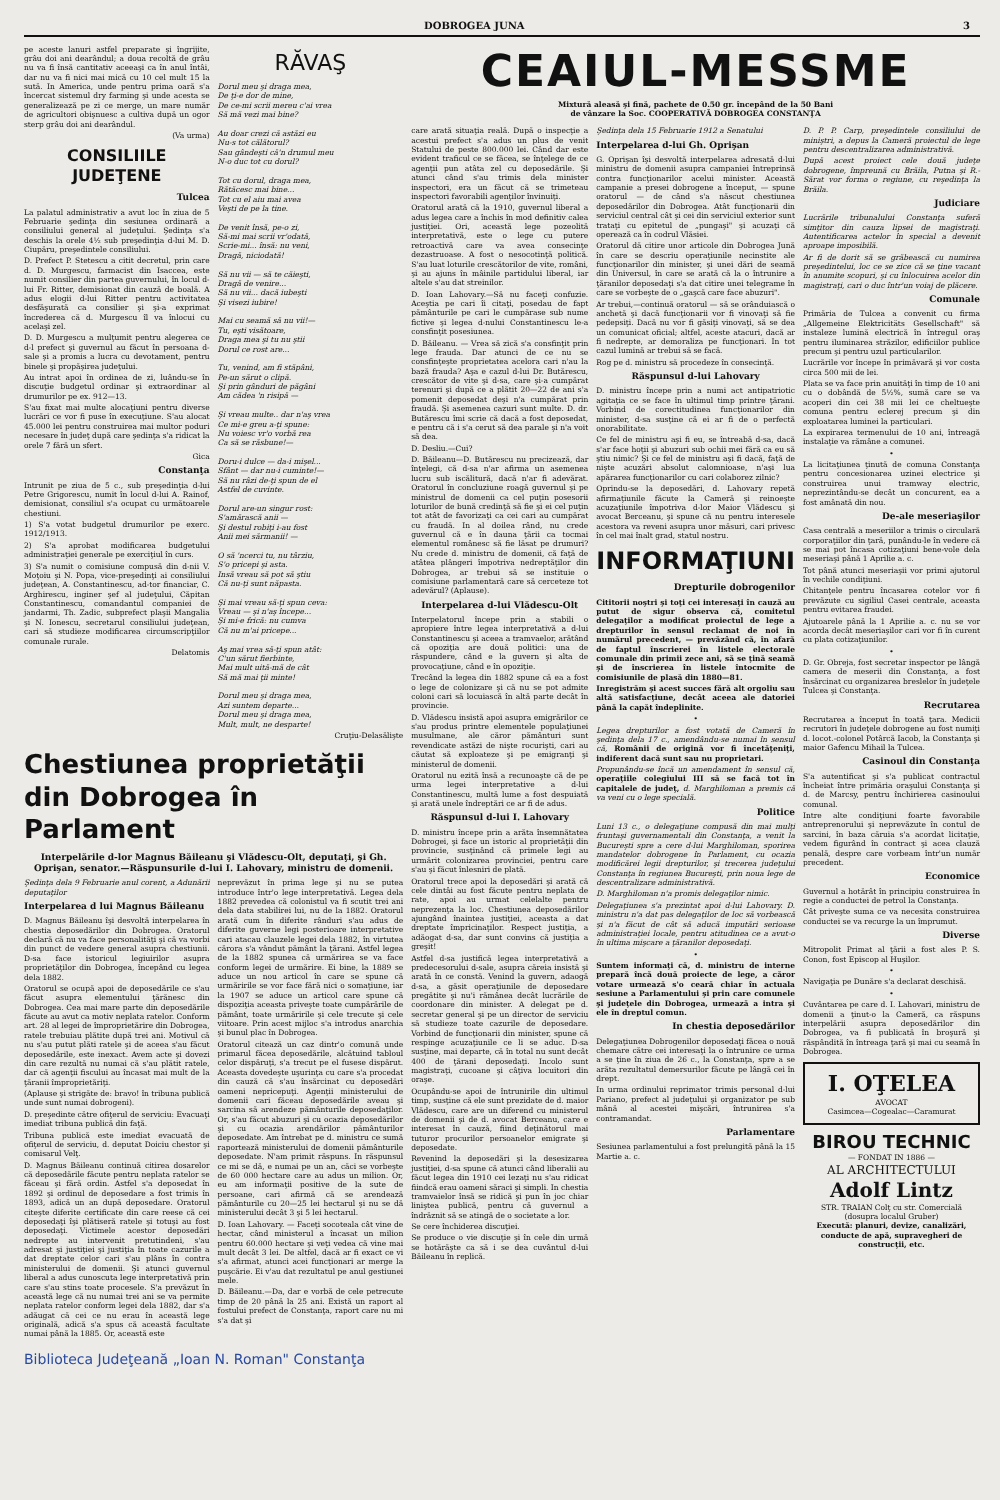DOBROGEA JUNA 3
pe aceste lanuri astfel preparate şi îngrijite, grâu doi ani dearândul; a doua recoltă de grâu nu va fi însă cantitativ aceeaşi ca în anul întâi, dar nu va fi nici mai mică cu 10 cel mult 15 la sută. In America, unde pentru prima oară s'a încercat sistemul dry farming şi unde acesta se generalizează pe zi ce merge, un mare număr de agricultori obişnuesc a cultiva după un ogor sterp grâu doi ani dearândul.
(Va urma)
CONSILIILE JUDEŢENE
Tulcea
La palatul administrativ a avut loc în ziua de 5 Februarie şedinţa din sesiunea ordinară a consiliului general al judeţului. Şedinţa s'a deschis la orele 4½ sub preşedinţia d-lui M. D. Ciupăru, preşedintele consiliului.
D. Prefect P. Stetescu a citit decretul, prin care d. D. Murgescu, farmacist din Isaccea, este numit consilier din partea guvernului, în locul d-lui Fr. Ritter, demisionat din cauză de boală. A adus elogii d-lui Ritter pentru activitatea desfăşurată ca consilier şi şi-a exprimat încrederea că d. Murgescu îl va înlocui cu acelaşi zel.
D. D. Murgescu a mulţumit pentru alegerea ce d-l prefect şi guvernul au făcut în persoana d-sale şi a promis a lucra cu devotament, pentru binele şi propăşirea judeţului.
Au intrat apoi în ordinea de zi, luându-se în discuţie budgetul ordinar şi extraordinar al drumurilor pe ex. 912—13.
S'au fixat mai multe alocaţiuni pentru diverse lucrări ce vor fi puse în execuţiune. S'au alocat 45.000 lei pentru construirea mai multor poduri necesare în judeţ după care şedinţa s'a ridicat la orele 7 fără un sfert.
Gica
Constanţa
Intrunit pe ziua de 5 c., sub preşedinţia d-lui Petre Grigorescu, numit în locul d-lui A. Rainof, demisionat, consiliul s'a ocupat cu următoarele chestiuni.
1) S'a votat budgetul drumurilor pe exerc. 1912/1913.
2) S'a aprobat modificarea budgetului administraţiei generale pe exerciţiul în curs.
3) S'a numit o comisiune compusă din d-nii V. Moţoiu şi N. Popa, vice-preşedinţi ai consiliului judeţean, A. Constantinescu, ad-tor financiar, C. Arghirescu, inginer şef al judeţului, Căpitan Constantinescu, comandantul companiei de jandarmi, Th. Zadic, subprefect plaşii Mangalia şi N. Ionescu, secretarul consiliului judeţean, cari să studieze modificarea circumscripţiilor comunale rurale.
Delatomis
RĂVAŞ
Dorul meu şi draga mea,
De ţi-e dor de mine,
De ce-mi scrii mereu c'ai vrea
Să mă vezi mai bine?
Au doar crezi că astăzi eu
Nu-s tot călătorul?
Sau gândeşti că'n drumul meu
N-o duc tot cu dorul?
Tot cu dorul, draga mea,
Rătăcesc mai bine...
Tot cu el aiu mai avea
Veşti de pe la tine.
De venit însă, pe-o zi,
Să-mi mai scrii vr'odată,
Scrie-mi... însă: nu veni,
Dragă, niciodată!
Să nu vii — să te căieşti,
Dragă de venire...
Să nu vii... dacă iubeşti
Şi visezi iubire!
Mai cu seamă să nu vii!—
Tu, eşti visătoare,
Draga mea şi tu nu ştii
Dorul ce rost are...
Tu, venind, am fi stăpâni,
Pe-un sărut o clipă.
Şi prin gânduri de păgâni
Am cădea 'n risipă —
Şi vreau multe.. dar n'aş vrea
Ce mi-e greu a-ţi spune:
Nu voiesc vr'o vorbă rea
Ca să se răsbune!—
Doru-i dulce — da-i mişel...
Sfânt — dar nu-i cuminte!—
Să nu râzi de-ţi spun de el
Astfel de cuvinte.
Dorul are-un singur rost:
S'amărască anii —
Şi destul robiţi i-au fost
Anii mei sărmanii! —
O să 'ncerci tu, nu târziu,
S'o pricepi şi asta.
Insă vreau să pot să ştiu
Că nu-ţi sunt năpasta.
Şi mai vreau să-ţi spun ceva:
Vreau — şi n'aş începe...
Şi mi-e frică: nu cumva
Că nu m'ai pricepe...
Aş mai vrea să-ţi spun atât:
C'un sărut fierbinte,
Mai mult uită-mă de cât
Să mă mai ţii minte!
Dorul meu şi draga mea,
Azi suntem departe...
Dorul meu şi draga mea,
Mult, mult, ne desparte!
Cruţiu-Delasălişte
Chestiunea proprietăţii din Dobrogea în Parlament
Interpelările d-lor Magnus Băileanu şi Vlădescu-Olt, deputaţi, şi Gh. Oprişan, senator.—Răspunsurile d-lui I. Lahovary, ministru de domenii.
Şedinţa dela 9 Februarie anul corent, a Adunării deputaţilor
Interpelarea d lui Magnus Băileanu
D. Magnus Băileanu îşi desvoltă interpelarea în chestia deposedărilor din Dobrogea. Oratorul declară că nu va face personalităţi şi că va vorbi din punct de vedere general asupra chestiunii. D-sa face istoricul legiuirilor asupra proprietăţilor din Dobrogea, începând cu legea dela 1882.
Oratorul se ocupă apoi de deposedările ce s'au făcut asupra elementului ţărănesc din Dobrogea. Cea mai mare parte din deposedările făcute au avut ca motiv neplata ratelor. Conform art. 28 al legei de împroprietărire din Dobrogea, ratele trebuiau plătite după trei ani. Motivul că nu s'au putut plăti ratele şi de aceea s'au făcut deposedările, este inexact. Avem acte şi dovezi din care rezultă nu numai că s'au plătit ratele, dar că agenţii fiscului au încasat mai mult de la ţăranii împroprietăriţi.
(Aplause şi strigăte de: bravo! în tribuna publică unde sunt numai dobrogeni).
D. preşedinte către ofiţerul de serviciu: Evacuaţi imediat tribuna publică din faţă.
Tribuna publică este imediat evacuată de ofiţerul de serviciu, d. deputat Doiciu chestor şi comisarul Velţ.
D. Magnus Băileanu continuă citirea dosarelor că deposedările făcute pentru neplata ratelor se făceau şi fără ordin. Astfel s'a deposedat în 1892 şi ordinul de deposedare a fost trimis în 1893, adică un an după deposedare. Oratorul citeşte diferite certificate din care reese că cei deposedaţi îşi plătiseră ratele şi totuşi au fost deposedaţi. Victimele acestor deposedări nedrepte au intervenit pretutindeni, s'au adresat şi justiţiei şi justiţia în toate cazurile a dat dreptate celor cari s'au plâns în contra ministerului de domenii. Şi atunci guvernul liberal a adus cunoscuta lege interpretativă prin care s'au stins toate procesele. S'a prevăzut în această lege că nu numai trei ani se va permite neplata ratelor conform legei dela 1882, dar s'a adăugat că cei ce nu erau în această lege originală, adică s'a spus că această facultate numai până la 1885. Or, această este
neprevăzut în prima lege şi nu se putea introduce într'o lege interpretativă. Legea dela 1882 prevedea că colonistul va fi scutit trei ani dela data stabilirei lui, nu de la 1882. Oratorul arată cum în diferite rânduri s'au adus de diferite guverne legi posterioare interpretative cari atacau clauzele legei dela 1882, în virtutea cărora s'a vândut pământ la ţărani. Astfel legea de la 1882 spunea că urmărirea se va face conform legei de urmărire. Ei bine, la 1889 se aduce un nou articol în care se spune că urmăririle se vor face fără nici o somaţiune, iar la 1907 se aduce un articol care spune că dispoziţia aceasta priveşte toate cumpărările de pământ, toate urmăririle şi cele trecute şi cele viitoare. Prin acest mijloc s'a introdus anarchia şi bunul plac în Dobrogea.
Oratorul citează un caz dintr'o comună unde primarul făcea deposedările, alcătuind tabloul celor dispăruţi, s'a trecut pe el fusese dispărut. Aceasta dovedeşte uşurinţa cu care s'a procedat din cauză că s'au însărcinat cu deposedări oameni nepricepuţi. Agenţii ministerului de domenii cari făceau deposedările aveau şi sarcina să arendeze pământurile deposedaţilor. Or, s'au făcut abuzuri şi cu ocazia deposedărilor şi cu ocazia arendărilor pământurilor deposedate. Am întrebat pe d. ministru ce sumă raportează ministerului de domenii pământurile deposedate. N'am primit răspuns. In răspunsul ce mi se dă, e numai pe un an, căci se vorbeşte de 60 000 hectare care au adus un milion. Or, eu am informaţii positive de la sute de persoane, cari afirmă că se arendează pământurile cu 20—25 lei hectarul şi nu se dă ministerului decât 3 şi 5 lei hectarul.
D. Ioan Lahovary. — Faceţi socoteala cât vine de hectar, când ministerul a încasat un milion pentru 60.000 hectare şi veţi vedea că vine mai mult decât 3 lei. De altfel, dacă ar fi exact ce vi s'a afirmat, atunci acei funcţionari ar merge la puşcărie. Ei v'au dat rezultatul pe anul gestiunei mele.
D. Băileanu.—Da, dar e vorbă de cele petrecute timp de 20 până la 25 ani. Există un raport al fostului prefect de Constanţa, raport care nu mi s'a dat şi
CEAIUL-MESSME
Mixtură aleasă şi fină, pachete de 0.50 gr. începând de la 50 Bani
de vânzare la Soc. COOPERATIVĂ DOBROGEA CONSTANŢA
care arată situaţia reală. După o inspecţie a acestui prefect s'a adus un plus de venit Statului de peste 800.000 lei. Când dar este evident traficul ce se făcea, se înţelege de ce agenţii pun atâta zel cu deposedările. Şi atunci când s'au trimis dela minister inspectori, era un făcut că se trimeteau inspectori favorabili agenţilor învinuiţi.
Oratorul arată că la 1910, guvernul liberal a adus legea care a închis în mod definitiv calea justiţiei. Ori, această lege pozeolită interpretativă, este o lege cu putere retroactivă care va avea consecinţe dezastruoase. A fost o nesocotinţă politică. S'au luat loturile crescătorilor de vite, români, şi au ajuns în mâinile partidului liberal, iar altele s'au dat streinilor.
D. Ioan Lahovary.—Să nu faceţi confuzie. Aceştia pe cari îi citaţi, posedau de fapt pământurile pe cari le cumpărase sub nume fictive şi legea d-nului Constantinescu le-a consfinţit posesiunea.
D. Băileanu. — Vrea să zică s'a consfinţit prin lege frauda. Dar atunci de ce nu se consfinţeşte proprietatea acelora cari n'au la bază frauda? Aşa e cazul d-lui Dr. Butărescu, crescător de vite şi d-sa, care şi-a cumpărat terenuri şi după ce a plătit 20—22 de ani s'a pomenit deposedat deşi n'a cumpărat prin fraudă. Şi asemenea cazuri sunt multe. D. dr. Butărescu îmi scrie că dacă a fost deposedat, e pentru că i s'a cerut să dea parale şi n'a voit să dea.
D. Desliu.—Cui?
D. Băileanu—D. Butărescu nu precizează, dar înţelegi, că d-sa n'ar afirma un asemenea lucru sub iscălitură, dacă n'ar fi adevărat. Oratorul în concluziune roagă guvernul şi pe ministrul de domenii ca cel puţin posesorii loturilor de bună credinţă să fie şi ei cel puţin tot atât de favorizaţi ca cei cari au cumpărat cu fraudă. In al doilea rând, nu crede guvernul că e în dauna ţării ca tocmai elementul românesc să fie lăsat pe drumuri? Nu crede d. ministru de domenii, că faţă de atâtea plângeri împotriva nedreptăţilor din Dobrogea, ar trebui să se instituie o comisiune parlamentară care să cerceteze tot adevărul? (Aplause).
Interpelarea d-lui Vlădescu-Olt
Interpelatorul începe prin a stabili o apropiere între legea interpretativă a d-lui Constantinescu şi aceea a tramvaelor, arătând că opoziţia are două politici: una de răspundere, când e la guvern şi alta de provocaţiune, când e în opoziţie.
Trecând la legea din 1882 spune că ea a fost o lege de colonizare şi că nu se pot admite coloni cari să locuiască în altă parte decât în provincie.
D. Vlădescu insistă apoi asupra emigrărilor ce s'au produs printre elementele populaţiunei musulmane, ale căror pământuri sunt revendicate astăzi de nişte rocurişti, cari au căutat să exploateze şi pe emigranţi şi ministerul de domenii.
Oratorul nu ezită însă a recunoaşte că de pe urma legei interpretative a d-lui Constantinescu, multă lume a fost despuiată şi arată unele îndreptări ce ar fi de adus.
Răspunsul d-lui I. Lahovary
D. ministru începe prin a arăta însemnătatea Dobrogei, şi face un istoric al proprietăţii din provincie, susţinând că primele legi au urmărit colonizarea provinciei, pentru care s'au şi făcut înlesniri de plată.
Oratorul trece apoi la deposedări şi arată că cele dintâi au fost făcute pentru neplata de rate, apoi au urmat celelalte pentru neprezenţa la loc. Chestiunea deposedărilor ajungând înaintea justiţiei, aceasta a dat dreptate împricinaţilor. Respect justiţia, a adăogat d-sa, dar sunt convins că justiţia a greşit!
Astfel d-sa justifică legea interpretativă a predecesorului d-sale, asupra căreia insistă şi arată în ce constă. Venind la guvern, adaogă d-sa, a găsit operaţiunile de deposedare pregătite şi nu'i rămânea decât lucrările de coordonare din minister. A delegat pe d. secretar general şi pe un director de serviciu să studieze toate cazurile de deposedare. Vorbind de funcţionarii din minister, spune că respinge acuzaţiunile ce li se aduc. D-sa susţine, mai departe, că în total nu sunt decât 400 de ţărani deposedaţi. Incolo sunt magistraţi, cucoane şi câţiva locuitori din oraşe.
Ocupându-se apoi de întrunirile din ultimul timp, susţine că ele sunt prezidate de d. maior Vlădescu, care are un diferend cu ministerul de domenii şi de d. avocat Berceanu, care e interesat în cauză, fiind deţinătorul mai tuturor procurilor persoanelor emigrate şi deposedate.
Revenind la deposedări şi la desesizarea justiţiei, d-sa spune că atunci când liberalii au făcut legea din 1910 cei lezaţi nu s'au ridicat fiindcă erau oameni săraci şi simpli. In chestia tramvaielor însă se ridică şi pun în joc chiar liniştea publică, pentru că guvernul a îndrăznit să se atingă de o societate a lor.
Se cere închiderea discuţiei.
Se produce o vie discuţie şi în cele din urmă se hotărăşte ca să i se dea cuvântul d-lui Băileanu în replică.
Şedinţa dela 15 Februarie 1912 a Senatului
Interpelarea d-lui Gh. Oprişan
G. Oprişan îşi desvoltă interpelarea adresată d-lui ministru de domenii asupra campaniei întreprinsă contra funcţionarilor acelui minister. Această campanie a presei dobrogene a început, — spune oratorul — de când s'a născut chestiunea deposedărilor din Dobrogea. Atât funcţionarii din serviciul central cât şi cei din serviciul exterior sunt trataţi cu epitetul de „pungaşi" şi acuzaţi că operează ca în codrul Vlăsiei.
Oratorul dă citire unor articole din Dobrogea Jună în care se descriu operaţiunile necinstite ale funcţionarilor din minister, şi unei dări de seamă din Universul, în care se arată că la o întrunire a ţăranilor deposedaţi s'a dat citire unei telegrame în care se vorbeşte de o „gaşcă care face abuzuri".
Ar trebui,—continuă oratorul — să se orânduiască o anchetă şi dacă funcţionarii vor fi vinovaţi să fie pedepsiţi. Dacă nu vor fi găsiţi vinovaţi, să se dea un comunicat oficial; altfel, aceste atacuri, dacă ar fi nedrepte, ar demoraliza pe funcţionari. In tot cazul lumină ar trebui să se facă.
Rog pe d. ministru să procedeze în consecinţă.
Răspunsul d-lui Lahovary
D. ministru începe prin a numi act antipatriotic agitaţia ce se face în ultimul timp printre ţărani. Vorbind de corectitudinea funcţionarilor din minister, d-sa susţine că ei ar fi de o perfectă onorabilitate.
Ce fel de ministru aşi fi eu, se întreabă d-sa, dacă s'ar face hoţii şi abuzuri sub ochii mei fără ca eu să ştiu nimic? Şi ce fel de ministru aşi fi dacă, faţă de nişte acuzări absolut calomnioase, n'aşi lua apărarea funcţionarilor cu cari colaborez zilnic?
Oprindu-se la deposedări, d. Lahovary repetă afirmaţiunile făcute la Cameră şi reinoeşte acuzaţiunile împotriva d-lor Maior Vlădescu şi avocat Berceanu, şi spune că nu pentru interesele acestora va reveni asupra unor măsuri, cari privesc în cel mai înalt grad, statul nostru.
INFORMAŢIUNI
Drepturile dobrogenilor
Cititorii noştri şi toţi cei interesaţi în cauză au putut de sigur observa că, comitetul delegaţilor a modificat proiectul de lege a drepturilor în sensul reclamat de noi în numărul precedent, — prevăzând că, în afară de faptul înscrierei în listele electorale comunale din primii zece ani, să se ţină seamă şi de înscrierea în listele întocmite de comisiunile de plasă din 1880—81.
Inregistrăm şi acest succes fără alt orgoliu sau altă satisfacţiune, decât aceea ale datoriei până la capăt îndeplinite.
•
Legea drepturilor a fost votată de Cameră în şedinţa dela 17 c., amendându-se numai în sensul că, Românii de origină vor fi încetăţeniţi, indiferent dacă sunt sau nu proprietari.
Propunându-se încă un amendament în sensul că, operaţiile colegiului III să se facă tot în capitalele de judeţ, d. Marghiloman a premis că va veni cu o lege specială.
Politice
Luni 13 c., o delegaţiune compusă din mai mulţi fruntaşi guvernamentali din Constanţa, a venit la Bucureşti spre a cere d-lui Marghiloman, sporirea mandatelor dobrogene în Parlament, cu ocazia modificărei legii drepturilor, şi trecerea judeţului Constanţa în regiunea Bucureşti, prin noua lege de descentralizare administrativă.
D. Marghiloman n'a promis delegaţilor nimic.
Delegaţiunea s'a prezintat apoi d-lui Lahovary. D. ministru n'a dat pas delegaţilor de loc să vorbească şi n'a făcut de cât să aducă imputări serioase administraţiei locale, pentru atitudinea ce a avut-o în ultima mişcare a ţăranilor deposedaţi.
•
Suntem informaţi că, d. ministru de interne prepară încă două proiecte de lege, a căror votare urmează s'o ceară chiar în actuala sesiune a Parlamentului şi prin care comunele şi judeţele din Dobrogea, urmează a intra şi ele în dreptul comun.
In chestia deposedărilor
Delegaţiunea Dobrogenilor deposedaţi făcea o nouă chemare către cei interesaţi la o întrunire ce urma a se ţine în ziua de 26 c., la Constanţa, spre a se arăta rezultatul demersurilor făcute pe lângă cei în drept.
In urma ordinului reprimator trimis personal d-lui Pariano, prefect al judeţului şi organizator pe sub mână al acestei mişcări, întrunirea s'a contramandat.
Parlamentare
Sesiunea parlamentului a fost prelungită până la 15 Martie a. c.
D. P. P. Carp, preşedintele consiliului de miniştri, a depus la Cameră proiectul de lege pentru descentralizarea administrativă.
După acest proiect cele două judeţe dobrogene, împreună cu Brăila, Putna şi R.-Sărat vor forma o regiune, cu reşedinţa la Brăila.
Judiciare
Lucrările tribunalului Constanţa suferă simţitor din cauza lipsei de magistraţi. Autentificarea actelor în special a devenit aproape imposibilă.
Ar fi de dorit să se grăbească cu numirea preşedintelui, loc ce se zice că se ţine vacant în anumite scopuri, şi cu înlocuirea acelor din magistraţi, cari o duc într'un voiaj de plăcere.
Comunale
Primăria de Tulcea a convenit cu firma „Allgemeine Elektricitäts Gesellschaft" să instaleze lumină electrică în întregul oraş pentru iluminarea străzilor, edificiilor publice precum şi pentru uzul particularilor.
Lucrările vor începe în primăvară şi vor costa circa 500 mii de lei.
Plata se va face prin anuităţi în timp de 10 ani cu o dobândă de 5½%, sumă care se va acoperi din cei 38 mii lei ce cheltueşte comuna pentru eclerej precum şi din exploatarea luminei la particulari.
La expirarea termenului de 10 ani, întreagă instalaţie va rămâne a comunei.
•
La licitaţiunea ţinută de comuna Constanţa pentru concesionarea uzinei electrice şi construirea unui tramway electric, neprezintându-se decât un concurent, ea a fost amânată din nou.
De-ale meseriaşilor
Casa centrală a meseriilor a trimis o circulară corporaţiilor din ţară, punându-le în vedere că se mai pot încasa cotizaţiuni bene-vole dela meseriaşi până 1 Aprilie a. c.
Tot până atunci meseriaşii vor primi ajutorul în vechile condiţiuni.
Chitanţele pentru încasarea cotelor vor fi prevăzute cu sigiliul Casei centrale, aceasta pentru evitarea fraudei.
Ajutoarele până la 1 Aprilie a. c. nu se vor acorda decât meseriaşilor cari vor fi în curent cu plata cotizaţiunilor.
•
D. Gr. Obreja, fost secretar inspector pe lângă camera de meserii din Constanţa, a fost însărcinat cu organizarea breslelor în judeţele Tulcea şi Constanţa.
Recrutarea
Recrutarea a început în toată ţara. Medicii recrutori în judeţele dobrogene au fost numiţi d. locot.-colonel Potârcă Iacob, la Constanţa şi maior Gafencu Mihail la Tulcea.
Casinoul din Constanţa
S'a autentificat şi s'a publicat contractul încheiat între primăria oraşului Constanţa şi d. de Marcsy, pentru închirierea casinoului comunal.
Intre alte condiţiuni foarte favorabile antreprenorului şi neprevăzute în contul de sarcini, în baza căruia s'a acordat licitaţie, vedem figurând în contract şi acea clauză penală, despre care vorbeam într'un număr precedent.
Economice
Guvernul a hotărât în principiu construirea în regie a conductei de petrol la Constanţa.
Cât priveşte suma ce va necesita construirea conductei se va recurge la un împrumut.
Diverse
Mitropolit Primat al ţării a fost ales P. S. Conon, fost Episcop al Huşilor.
•
Navigaţia pe Dunăre s'a declarat deschisă.
•
Cuvântarea pe care d. I. Lahovari, ministru de domenii a ţinut-o la Cameră, ca răspuns interpelării asupra deposedărilor din Dobrogea, va fi publicată în broşură şi răspândită în întreaga ţară şi mai cu seamă în Dobrogea.
I. OŢELEA
AVOCAT
Casimcea—Cogealac—Caramurat
BIROU TECHNIC
— FONDAT IN 1886 —
AL ARCHITECTULUI
Adolf Lintz
STR. TRAIAN Colţ cu str. Comercială (dosupra localul Gruber)
Execută: planuri, devize, canalizări, conducte de apă, supravegheri de construcţii, etc.
Biblioteca Judeţeană „Ioan N. Roman" Constanţa